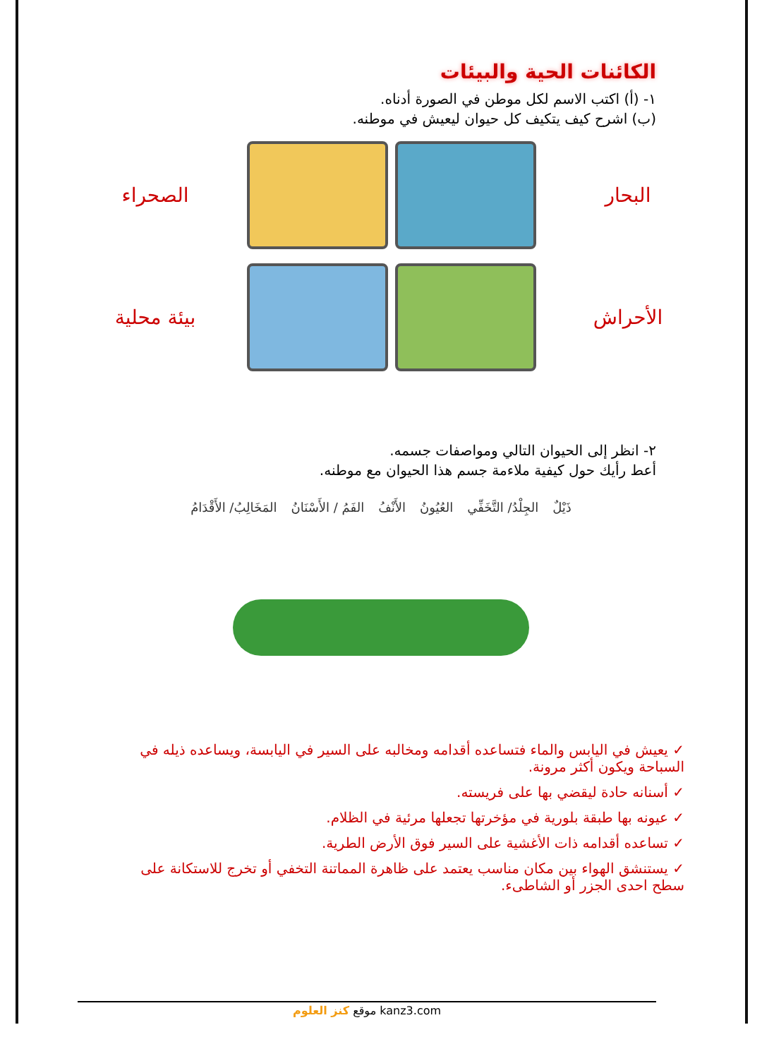الكائنات الحية والبيئات
١- (أ) اكتب الاسم لكل موطن في الصورة أدناه.
(ب) اشرح كيف يتكيف كل حيوان ليعيش في موطنه.
البحار
الصحراء
الأحراش
بيئة محلية
٢- انظر إلى الحيوان التالي ومواصفات جسمه.
أعط رأيك حول كيفية ملاءمة جسم هذا الحيوان مع موطنه.
ذَيْلٌ الجِلْدُ/ التَّخَفِّي العُيُونُ الأَنْفُ الفَمُ / الأَسْنَانُ المَخَالِبُ/ الأَقْدَامُ
✓ يعيش في اليابس والماء فتساعده أقدامه ومخالبه على السير في اليابسة، ويساعده ذيله في السباحة ويكون أكثر مرونة.
✓ أسنانه حادة ليقضي بها على فريسته.
✓ عيونه بها طبقة بلورية في مؤخرتها تجعلها مرئية في الظلام.
✓ تساعده أقدامه ذات الأغشية على السير فوق الأرض الطرية.
✓ يستنشق الهواء بين مكان مناسب يعتمد على ظاهرة المماتنة التخفي أو تخرج للاستكانة على سطح احدى الجزر أو الشاطىء.
موقع كنز العلوم kanz3.com